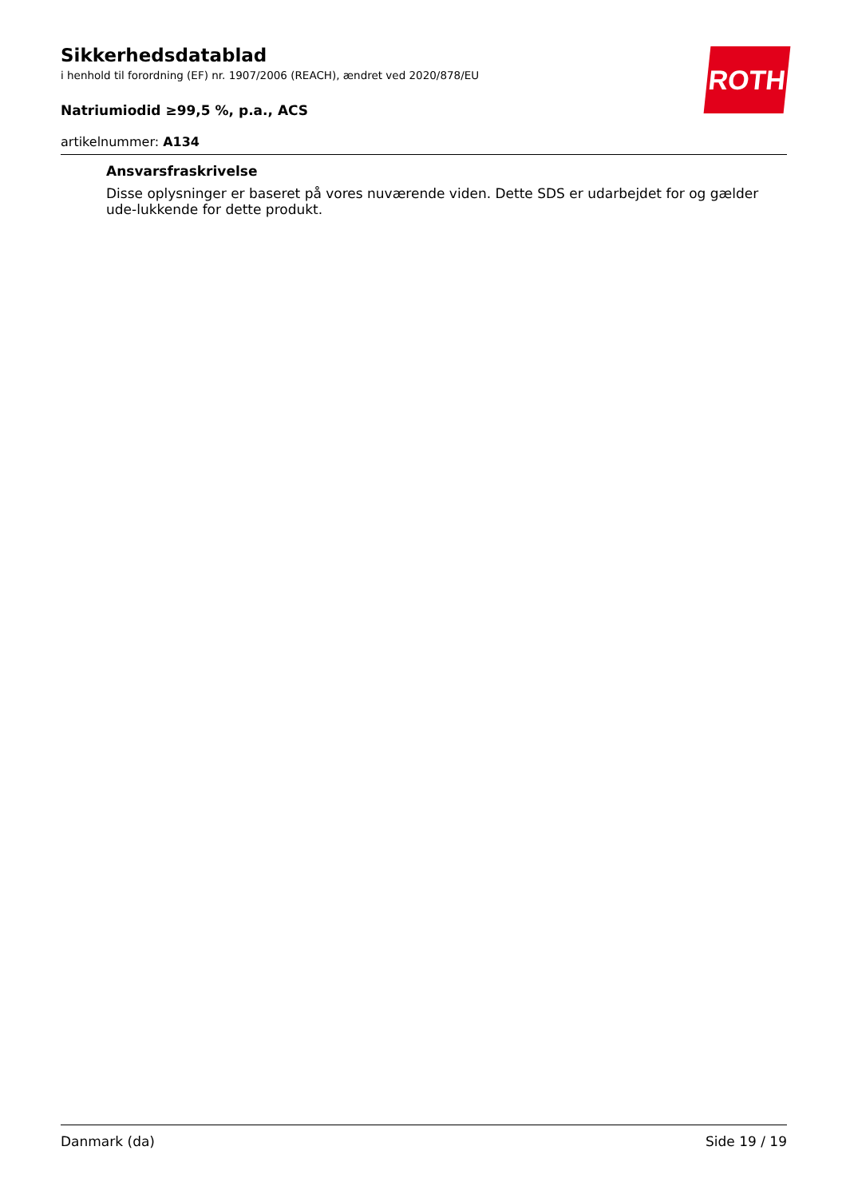ROTH
Sikkerhedsdatablad
i henhold til forordning (EF) nr. 1907/2006 (REACH), ændret ved 2020/878/EU
Natriumiodid ≥99,5 %, p.a., ACS
artikelnummer: A134
Ansvarsfraskrivelse
Disse oplysninger er baseret på vores nuværende viden. Dette SDS er udarbejdet for og gælder ude-lukkende for dette produkt.
Danmark (da) Side 19 / 19